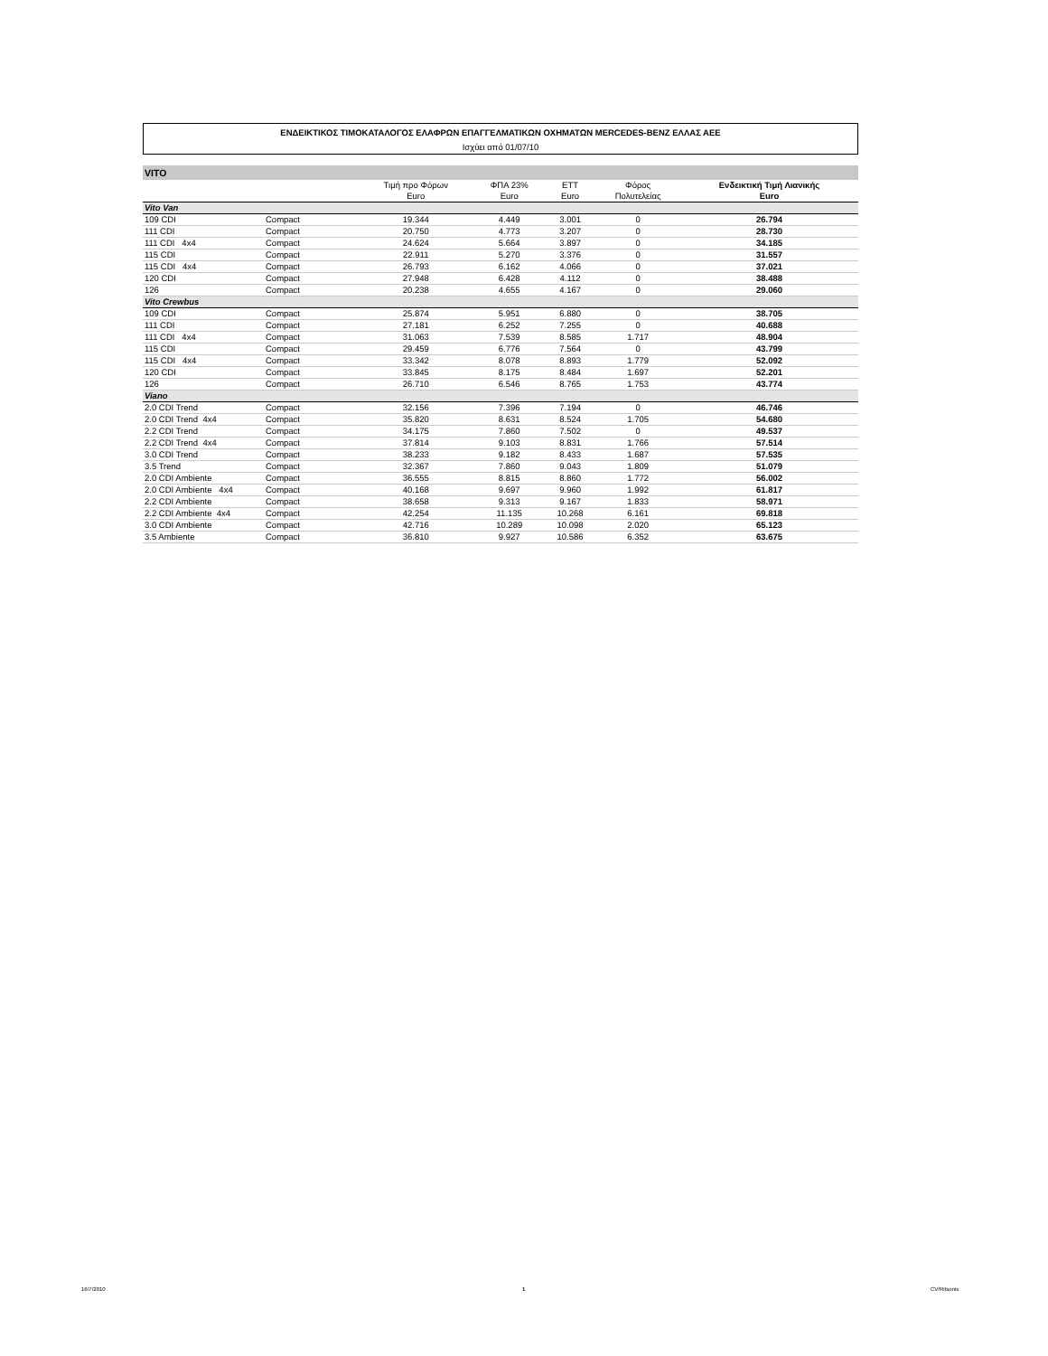ΕΝΔΕΙΚΤΙΚΟΣ ΤΙΜΟΚΑΤΑΛΟΓΟΣ ΕΛΑΦΡΩΝ ΕΠΑΓΓΕΛΜΑΤΙΚΩΝ ΟΧΗΜΑΤΩΝ MERCEDES-BENZ ΕΛΛΑΣ ΑΕΕ
Ισχύει από 01/07/10
| VITO | | | | | | |
| | | Τιμή προ Φόρων Euro | ΦΠΑ 23% Euro | ΕΤΤ Euro | Φόρος Πολυτελείας | Ενδεικτική Τιμή Λιανικής Euro |
| Vito Van | | | | | | |
| 109 CDI | Compact | 19.344 | 4.449 | 3.001 | 0 | 26.794 |
| 111 CDI | Compact | 20.750 | 4.773 | 3.207 | 0 | 28.730 |
| 111 CDI 4x4 | Compact | 24.624 | 5.664 | 3.897 | 0 | 34.185 |
| 115 CDI | Compact | 22.911 | 5.270 | 3.376 | 0 | 31.557 |
| 115 CDI 4x4 | Compact | 26.793 | 6.162 | 4.066 | 0 | 37.021 |
| 120 CDI | Compact | 27.948 | 6.428 | 4.112 | 0 | 38.488 |
| 126 | Compact | 20.238 | 4.655 | 4.167 | 0 | 29.060 |
| Vito Crewbus | | | | | | |
| 109 CDI | Compact | 25.874 | 5.951 | 6.880 | 0 | 38.705 |
| 111 CDI | Compact | 27.181 | 6.252 | 7.255 | 0 | 40.688 |
| 111 CDI 4x4 | Compact | 31.063 | 7.539 | 8.585 | 1.717 | 48.904 |
| 115 CDI | Compact | 29.459 | 6.776 | 7.564 | 0 | 43.799 |
| 115 CDI 4x4 | Compact | 33.342 | 8.078 | 8.893 | 1.779 | 52.092 |
| 120 CDI | Compact | 33.845 | 8.175 | 8.484 | 1.697 | 52.201 |
| 126 | Compact | 26.710 | 6.546 | 8.765 | 1.753 | 43.774 |
| Viano | | | | | | |
| 2.0 CDI Trend | Compact | 32.156 | 7.396 | 7.194 | 0 | 46.746 |
| 2.0 CDI Trend 4x4 | Compact | 35.820 | 8.631 | 8.524 | 1.705 | 54.680 |
| 2.2 CDI Trend | Compact | 34.175 | 7.860 | 7.502 | 0 | 49.537 |
| 2.2 CDI Trend 4x4 | Compact | 37.814 | 9.103 | 8.831 | 1.766 | 57.514 |
| 3.0 CDI Trend | Compact | 38.233 | 9.182 | 8.433 | 1.687 | 57.535 |
| 3.5 Trend | Compact | 32.367 | 7.860 | 9.043 | 1.809 | 51.079 |
| 2.0 CDI Ambiente | Compact | 36.555 | 8.815 | 8.860 | 1.772 | 56.002 |
| 2.0 CDI Ambiente 4x4 | Compact | 40.168 | 9.697 | 9.960 | 1.992 | 61.817 |
| 2.2 CDI Ambiente | Compact | 38.658 | 9.313 | 9.167 | 1.833 | 58.971 |
| 2.2 CDI Ambiente 4x4 | Compact | 42.254 | 11.135 | 10.268 | 6.161 | 69.818 |
| 3.0 CDI Ambiente | Compact | 42.716 | 10.289 | 10.098 | 2.020 | 65.123 |
| 3.5 Ambiente | Compact | 36.810 | 9.927 | 10.586 | 6.352 | 63.675 |
16/7/2010 1 CV/Ritsonis